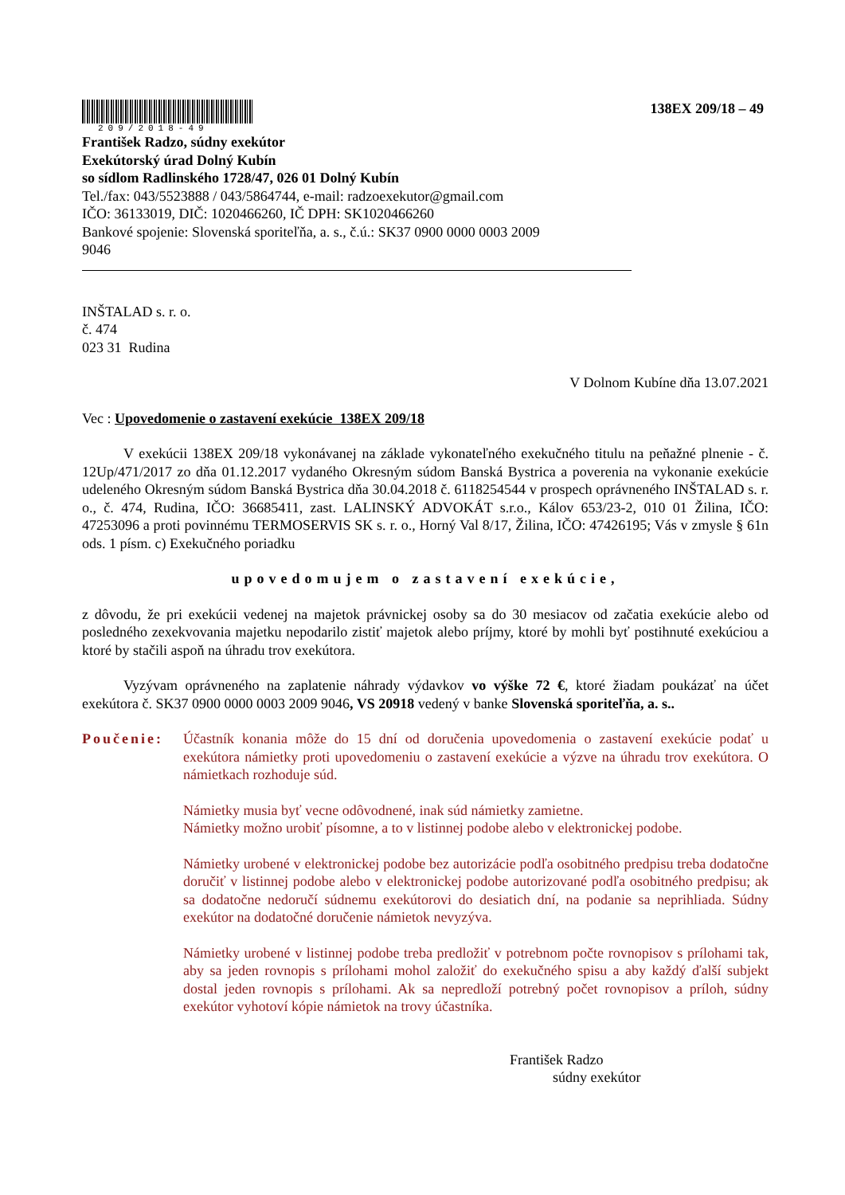209/2018-49
138EX 209/18 – 49
František Radzo, súdny exekútor
Exekútorský úrad Dolný Kubín
so sídlom Radlinského 1728/47, 026 01 Dolný Kubín
Tel./fax: 043/5523888 / 043/5864744, e-mail: radzoexekutor@gmail.com
IČO: 36133019, DIČ: 1020466260, IČ DPH: SK1020466260
Bankové spojenie: Slovenská sporiteľňa, a. s., č.ú.: SK37 0900 0000 0003 2009
9046
INŠTALAD s. r. o.
č. 474
023 31 Rudina
V Dolnom Kubíne dňa 13.07.2021
Vec : Upovedomenie o zastavení exekúcie 138EX 209/18
V exekúcii 138EX 209/18 vykonávanej na základe vykonateľného exekučného titulu na peňažné plnenie - č. 12Up/471/2017 zo dňa 01.12.2017 vydaného Okresným súdom Banská Bystrica a poverenia na vykonanie exekúcie udeleného Okresným súdom Banská Bystrica dňa 30.04.2018 č. 6118254544 v prospech oprávneného INŠTALAD s. r. o., č. 474, Rudina, IČO: 36685411, zast. LALINSKÝ ADVOKÁT s.r.o., Kálov 653/23-2, 010 01 Žilina, IČO: 47253096 a proti povinnému TERMOSERVIS SK s. r. o., Horný Val 8/17, Žilina, IČO: 47426195; Vás v zmysle § 61n ods. 1 písm. c) Exekučného poriadku
upovedomujem o zastavení exekúcie,
z dôvodu, že pri exekúcii vedenej na majetok právnickej osoby sa do 30 mesiacov od začatia exekúcie alebo od posledného zexekvovania majetku nepodarilo zistiť majetok alebo príjmy, ktoré by mohli byť postihnuté exekúciou a ktoré by stačili aspoň na úhradu trov exekútora.
Vyzývam oprávneného na zaplatenie náhrady výdavkov vo výške 72 €, ktoré žiadam poukázať na účet exekútora č. SK37 0900 0000 0003 2009 9046, VS 20918 vedený v banke Slovenská sporiteľňa, a. s..
Poučenie: Účastník konania môže do 15 dní od doručenia upovedomenia o zastavení exekúcie podať u exekútora námietky proti upovedomeniu o zastavení exekúcie a výzve na úhradu trov exekútora. O námietkach rozhoduje súd.
Námietky musia byť vecne odôvodnené, inak súd námietky zamietne.
Námietky možno urobiť písomne, a to v listinnej podobe alebo v elektronickej podobe.
Námietky urobené v elektronickej podobe bez autorizácie podľa osobitného predpisu treba dodatočne doručiť v listinnej podobe alebo v elektronickej podobe autorizované podľa osobitného predpisu; ak sa dodatočne nedoručí súdnemu exekútorovi do desiatich dní, na podanie sa neprihliada. Súdny exekútor na dodatočné doručenie námietok nevyzýva.
Námietky urobené v listinnej podobe treba predložiť v potrebnom počte rovnopisov s prílohami tak, aby sa jeden rovnopis s prílohami mohol založiť do exekučného spisu a aby každý ďalší subjekt dostal jeden rovnopis s prílohami. Ak sa nepredloží potrebný počet rovnopisov a príloh, súdny exekútor vyhotoví kópie námietok na trovy účastníka.
František Radzo
súdny exekútor